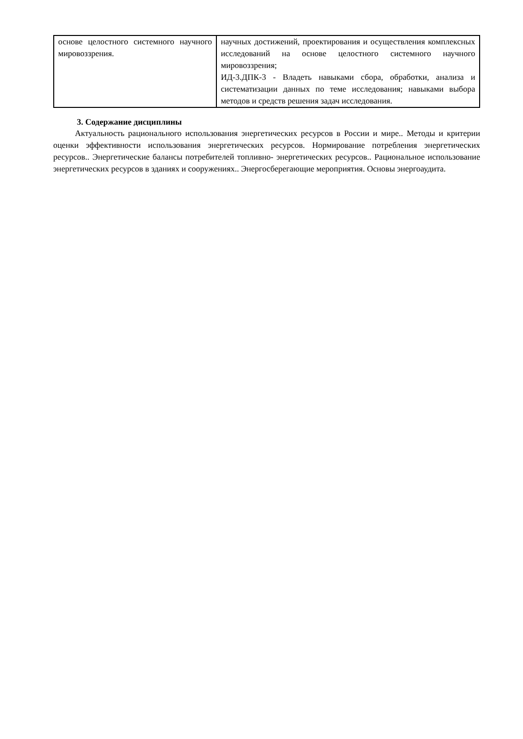| основе целостного системного научного мировоззрения. | научных достижений, проектирования и осуществления комплексных исследований на основе целостного системного научного мировоззрения; ИД-3.ДПК-3 - Владеть навыками сбора, обработки, анализа и систематизации данных по теме исследования; навыками выбора методов и средств решения задач исследования. |
3. Содержание дисциплины
Актуальность рационального использования энергетических ресурсов в России и мире.. Методы и критерии оценки эффективности использования энергетических ресурсов. Нормирование потребления энергетических ресурсов.. Энергетические балансы потребителей топливно- энергетических ресурсов.. Рациональное использование энергетических ресурсов в зданиях и сооружениях.. Энергосберегающие мероприятия. Основы энергоаудита.